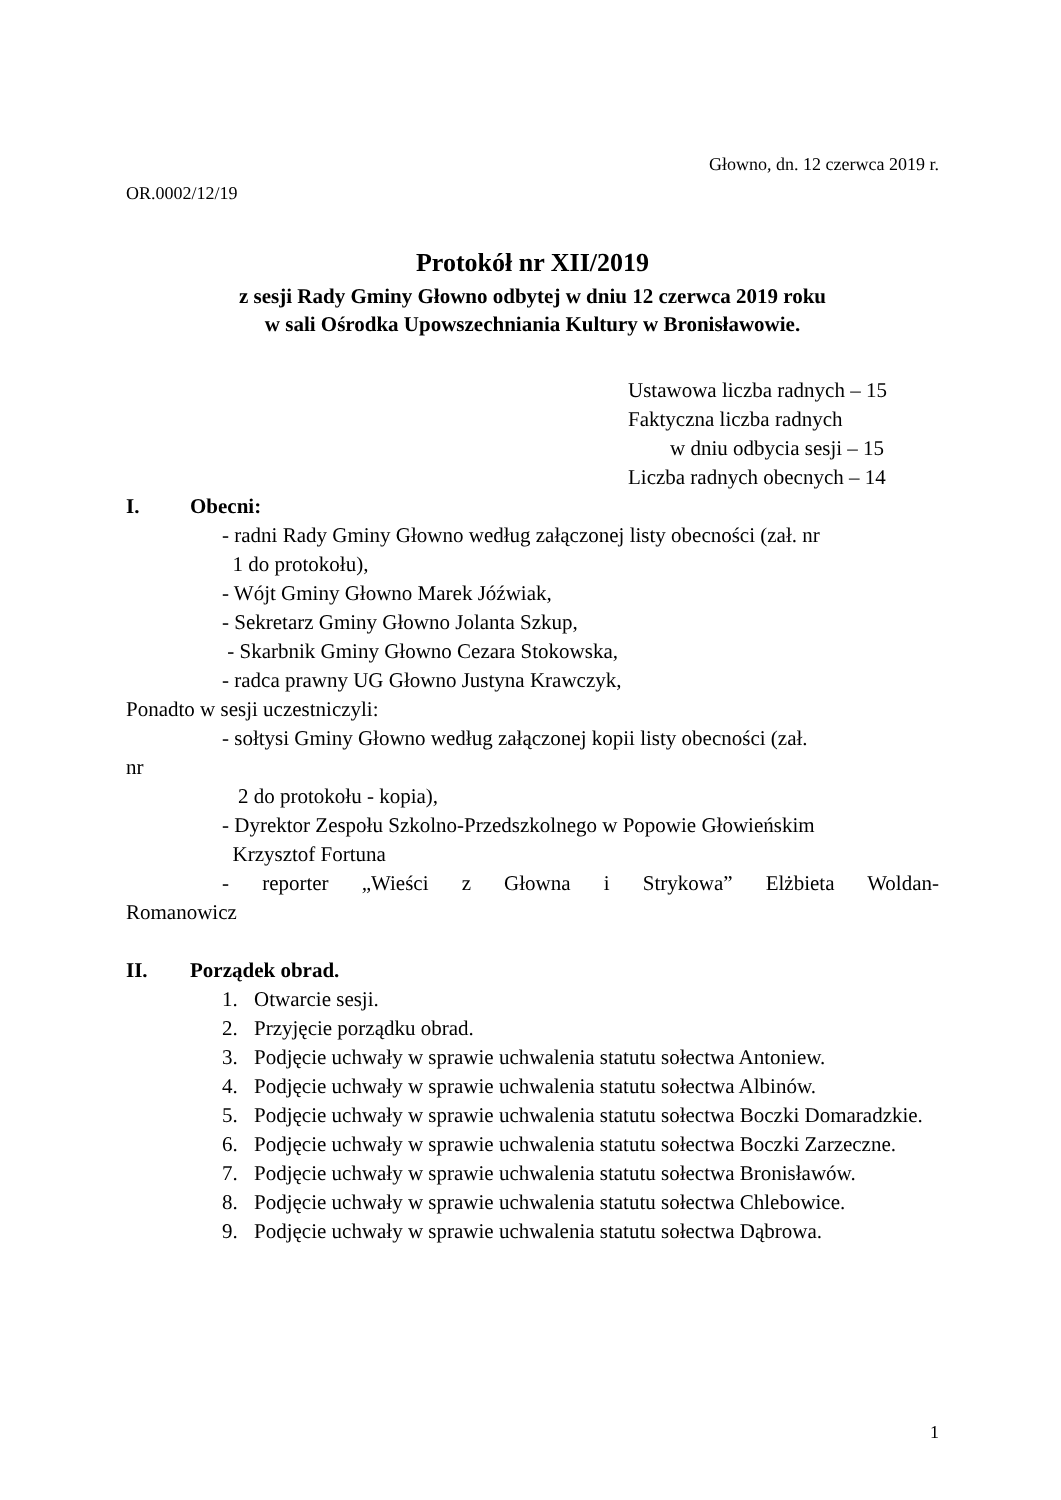Głowno, dn. 12 czerwca 2019 r.
OR.0002/12/19
Protokół nr XII/2019
z sesji Rady Gminy Głowno odbytej w dniu 12 czerwca 2019 roku
w sali Ośrodka Upowszechniania Kultury w Bronisławowie.
Ustawowa liczba radnych – 15
Faktyczna liczba radnych
w dniu odbycia sesji – 15
Liczba radnych obecnych – 14
I. Obecni:
- radni Rady Gminy Głowno według załączonej listy obecności (zał. nr
1 do protokołu),
- Wójt Gminy Głowno Marek Jóźwiak,
- Sekretarz Gminy Głowno Jolanta Szkup,
- Skarbnik Gminy Głowno Cezara Stokowska,
- radca prawny UG Głowno Justyna Krawczyk,
Ponadto w sesji uczestniczyli:
- sołtysi Gminy Głowno według załączonej kopii listy obecności (zał.
nr
2 do protokołu - kopia),
- Dyrektor Zespołu Szkolno-Przedszkolnego w Popowie Głowieńskim
Krzysztof Fortuna
- reporter „Wieści z Głowna i Strykowa” Elżbieta Woldan-
Romanowicz
II. Porządek obrad.
1. Otwarcie sesji.
2. Przyjęcie porządku obrad.
3. Podjęcie uchwały w sprawie uchwalenia statutu sołectwa Antoniew.
4. Podjęcie uchwały w sprawie uchwalenia statutu sołectwa Albinów.
5. Podjęcie uchwały w sprawie uchwalenia statutu sołectwa Boczki Domaradzkie.
6. Podjęcie uchwały w sprawie uchwalenia statutu sołectwa Boczki Zarzeczne.
7. Podjęcie uchwały w sprawie uchwalenia statutu sołectwa Bronisławów.
8. Podjęcie uchwały w sprawie uchwalenia statutu sołectwa Chlebowice.
9. Podjęcie uchwały w sprawie uchwalenia statutu sołectwa Dąbrowa.
1